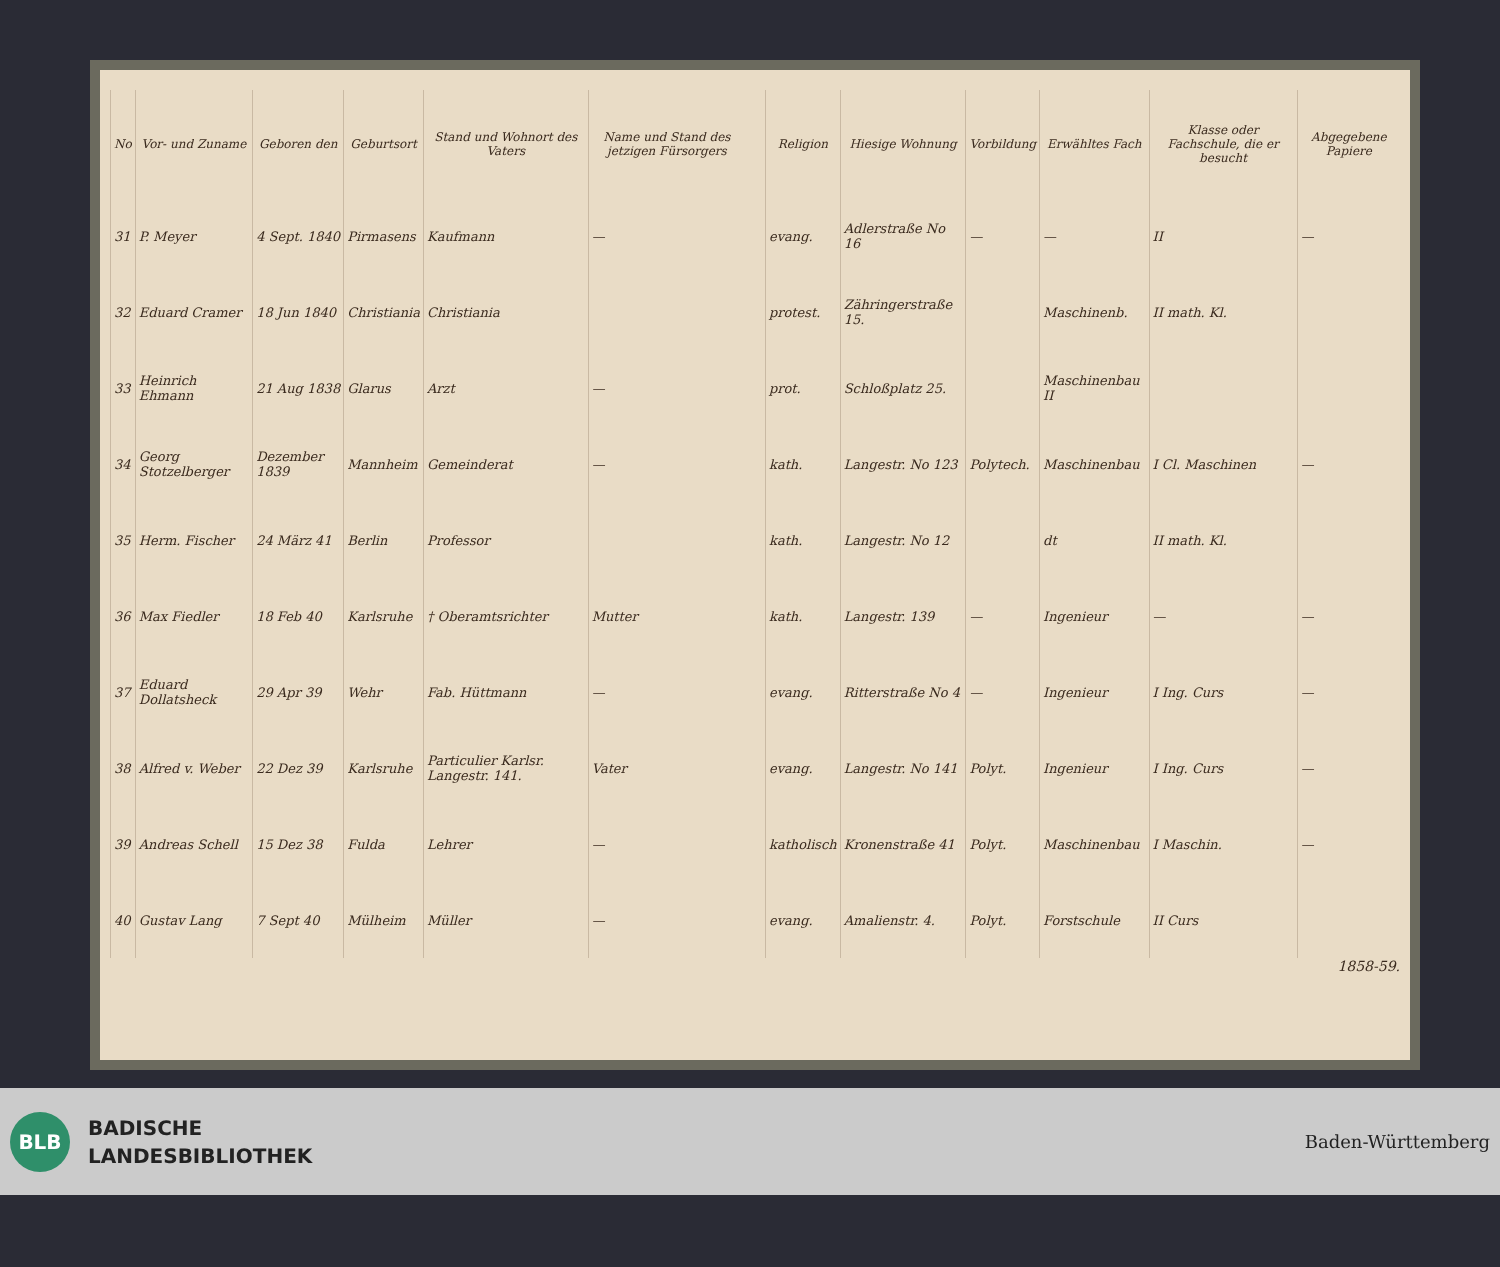| No | Vor- und Zuname | Geboren den | Geburtsort | Stand und Wohnort des Vaters | Name und Stand des jetzigen Fürsorgers |
| --- | --- | --- | --- | --- | --- |
| 31 | P. Meyer | 4 Sept. 1840 | Pirmasens | Kaufmann | — |
| 32 | Eduard Cramer | 18 Jun 1840 | Christiania | Christiania | |
| 33 | Heinrich Ehmann | 21 Aug 1838 | Glarus | Arzt | — |
| 34 | Georg Stotzelberger | Dezember 1839 | Mannheim | Gemeinderat | — |
| 35 | Herm. Fischer | 24 März 41 | Berlin | Professor | |
| 36 | Max Fiedler | 18 Feb 40 | Karlsruhe | † Oberamtsrichter | Mutter |
| 37 | Eduard Dollatsheck | 29 Apr 39 | Wehr | Fab. Hüttmann | — |
| 38 | Alfred v. Weber | 22 Dez 39 | Karlsruhe | Particulier Karlsr. Langestr. 141. | Vater |
| 39 | Andreas Schell | 15 Dez 38 | Fulda | Lehrer | — |
| 40 | Gustav Lang | 7 Sept 40 | Mülheim | Müller | — |
| Religion | Hiesige Wohnung | Vorbildung | Erwähltes Fach | Klasse oder Fachschule, die er besucht | Abgegebene Papiere |
| --- | --- | --- | --- | --- | --- |
| evang. | Adlerstraße No 16 | — | — | II | — |
| protest. | Zähringerstraße 15. | | Maschinenb. | II math. Kl. | |
| prot. | Schloßplatz 25. | | Maschinenbau II | | |
| kath. | Langestr. No 123 | Polytech. | Maschinenbau | I Cl. Maschinen | — |
| kath. | Langestr. No 12 | | dt | II math. Kl. | |
| kath. | Langestr. 139 | — | Ingenieur | — | — |
| evang. | Ritterstraße No 4 | — | Ingenieur | I Ing. Curs | — |
| evang. | Langestr. No 141 | Polyt. | Ingenieur | I Ing. Curs | — |
| katholisch | Kronenstraße 41 | Polyt. | Maschinenbau | I Maschin. | — |
| evang. | Amalienstr. 4. | Polyt. | Forstschule | II Curs | |
1858-59.
BLB
BADISCHE
LANDESBIBLIOTHEK
Baden-Württemberg